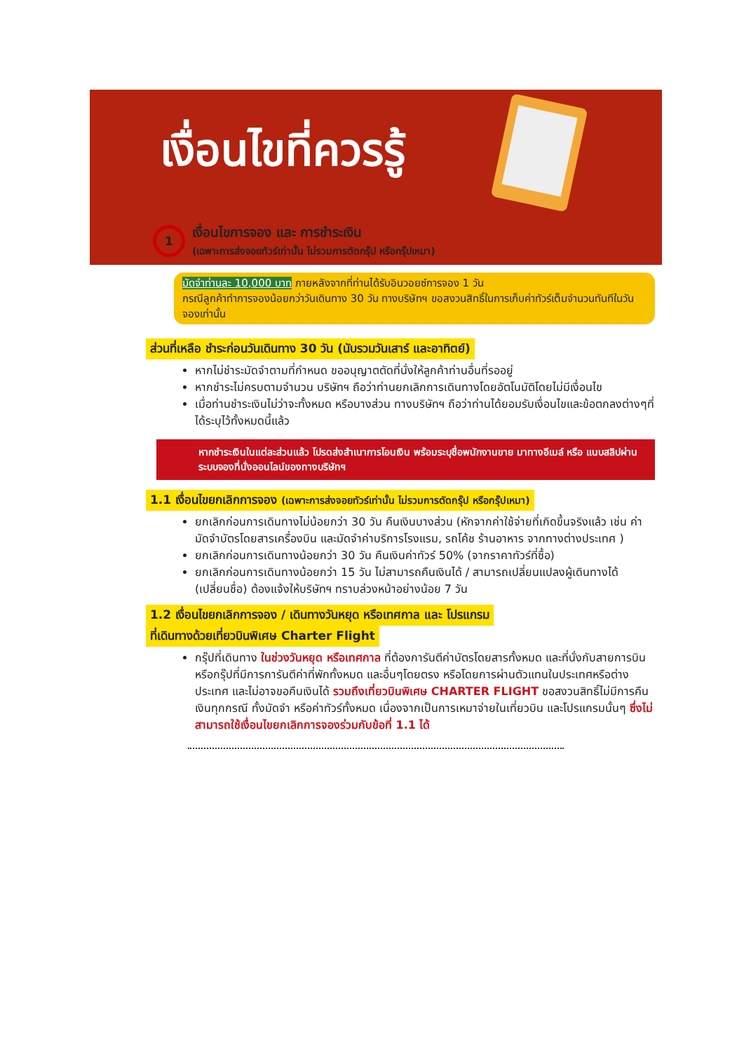เงื่อนไขที่ควรรู้
1
เงื่อนไขการจอง และ การชำระเงิน
(เฉพาะการส่งจอยทัวร์เท่านั้น ไม่รวมการตัดกรุ๊ป หรือกรุ๊ปเหมา)
มัดจำท่านละ 10,000 บาท ภายหลังจากที่ท่านได้รับอินวอยซ์การจอง 1 วัน
กรณีลูกค้าทำการจองน้อยกว่าวันเดินทาง 30 วัน ทางบริษัทฯ ขอสงวนสิทธิ์ในการเก็บค่าทัวร์เต็มจำนวนทันทีในวันจองเท่านั้น
ส่วนที่เหลือ ชำระก่อนวันเดินทาง 30 วัน (นับรวมวันเสาร์ และอาทิตย์)
หากไม่ชำระมัดจำตามที่กำหนด ขออนุญาตตัดที่นั่งให้ลูกค้าท่านอื่นที่รออยู่
หากชำระไม่ครบตามจำนวน บริษัทฯ ถือว่าท่านยกเลิกการเดินทางโดยอัตโนมัติโดยไม่มีเงื่อนไข
เมื่อท่านชำระเงินไม่ว่าจะทั้งหมด หรือบางส่วน ทางบริษัทฯ ถือว่าท่านได้ยอมรับเงื่อนไขและข้อตกลงต่างๆที่ได้ระบุไว้ทั้งหมดนี้แล้ว
หากชำระเงินในแต่ละส่วนแล้ว โปรดส่งสำเนาการโอนเงิน พร้อมระบุชื่อพนักงานขาย มาทางอีเมล์ หรือ แนบสลิปผ่านระบบจองที่นั่งออนไลน์ของทางบริษัทฯ
1.1 เงื่อนไขยกเลิกการจอง (เฉพาะการส่งจอยทัวร์เท่านั้น ไม่รวมการตัดกรุ๊ป หรือกรุ๊ปเหมา)
ยกเลิกก่อนการเดินทางไม่น้อยกว่า 30 วัน คืนเงินบางส่วน (หักจากค่าใช้จ่ายที่เกิดขึ้นจริงแล้ว เช่น ค่ามัดจำบัตรโดยสารเครื่องบิน และมัดจำค่าบริการโรงแรม, รถโค้ช ร้านอาหาร จากทางต่างประเทศ )
ยกเลิกก่อนการเดินทางน้อยกว่า 30 วัน คืนเงินค่าทัวร์ 50% (จากราคาทัวร์ที่ซื้อ)
ยกเลิกก่อนการเดินทางน้อยกว่า 15 วัน ไม่สามารถคืนเงินได้ / สามารถเปลี่ยนแปลงผู้เดินทางได้ (เปลี่ยนชื่อ) ต้องแจ้งให้บริษัทฯ ทราบล่วงหน้าอย่างน้อย 7 วัน
1.2 เงื่อนไขยกเลิกการจอง / เดินทางวันหยุด หรือเทศกาล และ โปรแกรม
ที่เดินทางด้วยเที่ยวบินพิเศษ Charter Flight
กรุ๊ปที่เดินทาง ในช่วงวันหยุด หรือเทศกาล ที่ต้องการันตีค่าบัตรโดยสารทั้งหมด และที่นั่งกับสายการบิน หรือกรุ๊ปที่มีการการันตีค่าที่พักทั้งหมด และอื่นๆโดยตรง หรือโดยการผ่านตัวแทนในประเทศหรือต่างประเทศ และไม่อาจขอคืนเงินได้ รวมถึงเที่ยวบินพิเศษ CHARTER FLIGHT ขอสงวนสิทธิ์ไม่มีการคืนเงินทุกกรณี ทั้งมัดจำ หรือค่าทัวร์ทั้งหมด เนื่องจากเป็นการเหมาจ่ายในเที่ยวบิน และโปรแกรมนั้นๆ ซึ่งไม่สามารถใช้เงื่อนไขยกเลิกการจองร่วมกับข้อที่ 1.1 ได้